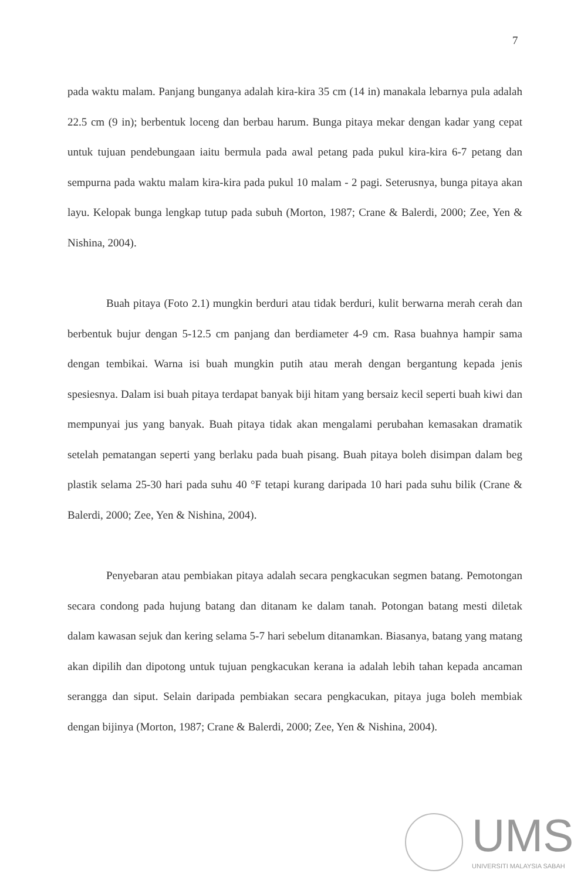7
pada waktu malam. Panjang bunganya adalah kira-kira 35 cm (14 in) manakala lebarnya pula adalah 22.5 cm (9 in); berbentuk loceng dan berbau harum. Bunga pitaya mekar dengan kadar yang cepat untuk tujuan pendebungaan iaitu bermula pada awal petang pada pukul kira-kira 6-7 petang dan sempurna pada waktu malam kira-kira pada pukul 10 malam - 2 pagi. Seterusnya, bunga pitaya akan layu. Kelopak bunga lengkap tutup pada subuh (Morton, 1987; Crane & Balerdi, 2000; Zee, Yen & Nishina, 2004).
Buah pitaya (Foto 2.1) mungkin berduri atau tidak berduri, kulit berwarna merah cerah dan berbentuk bujur dengan 5-12.5 cm panjang dan berdiameter 4-9 cm. Rasa buahnya hampir sama dengan tembikai. Warna isi buah mungkin putih atau merah dengan bergantung kepada jenis spesiesnya. Dalam isi buah pitaya terdapat banyak biji hitam yang bersaiz kecil seperti buah kiwi dan mempunyai jus yang banyak. Buah pitaya tidak akan mengalami perubahan kemasakan dramatik setelah pematangan seperti yang berlaku pada buah pisang. Buah pitaya boleh disimpan dalam beg plastik selama 25-30 hari pada suhu 40 °F tetapi kurang daripada 10 hari pada suhu bilik (Crane & Balerdi, 2000; Zee, Yen & Nishina, 2004).
Penyebaran atau pembiakan pitaya adalah secara pengkacukan segmen batang. Pemotongan secara condong pada hujung batang dan ditanam ke dalam tanah. Potongan batang mesti diletak dalam kawasan sejuk dan kering selama 5-7 hari sebelum ditanamkan. Biasanya, batang yang matang akan dipilih dan dipotong untuk tujuan pengkacukan kerana ia adalah lebih tahan kepada ancaman serangga dan siput. Selain daripada pembiakan secara pengkacukan, pitaya juga boleh membiak dengan bijinya (Morton, 1987; Crane & Balerdi, 2000; Zee, Yen & Nishina, 2004).
UMS
UNIVERSITI MALAYSIA SABAH